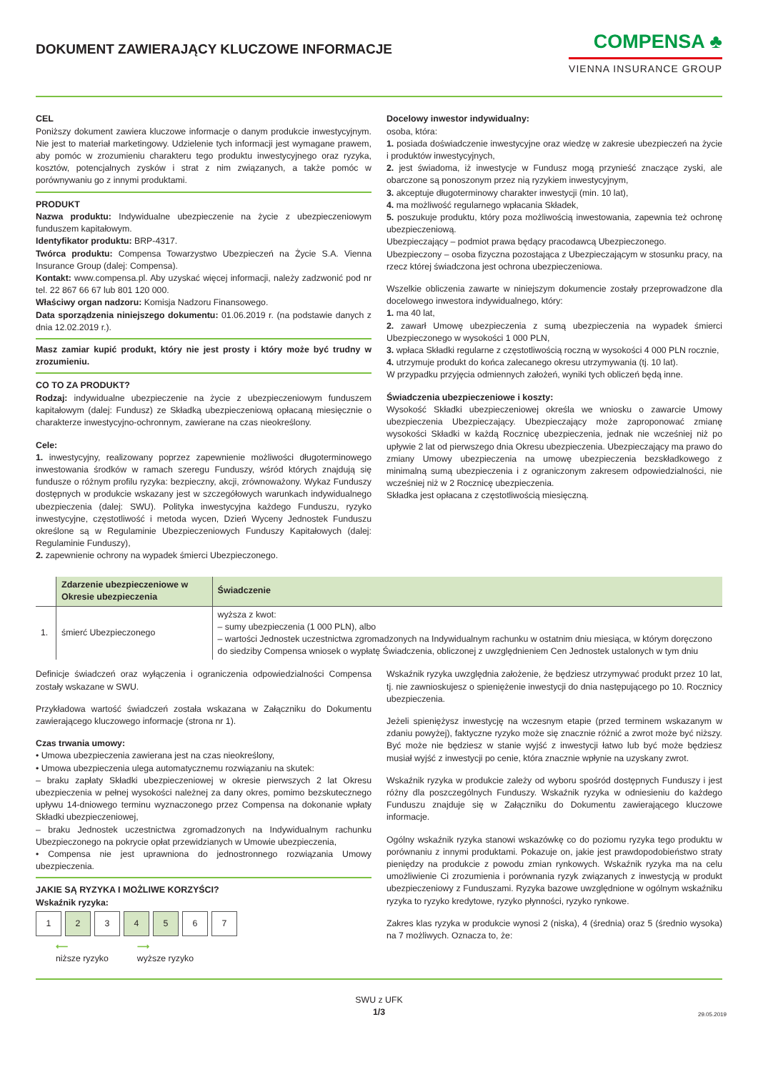DOKUMENT ZAWIERAJĄCY KLUCZOWE INFORMACJE
COMPENSA ♣
VIENNA INSURANCE GROUP
CEL
Poniższy dokument zawiera kluczowe informacje o danym produkcie inwestycyjnym. Nie jest to materiał marketingowy. Udzielenie tych informacji jest wymagane prawem, aby pomóc w zrozumieniu charakteru tego produktu inwestycyjnego oraz ryzyka, kosztów, potencjalnych zysków i strat z nim związanych, a także pomóc w porównywaniu go z innymi produktami.
PRODUKT
Nazwa produktu: Indywidualne ubezpieczenie na życie z ubezpieczeniowym funduszem kapitałowym.
Identyfikator produktu: BRP-4317.
Twórca produktu: Compensa Towarzystwo Ubezpieczeń na Życie S.A. Vienna Insurance Group (dalej: Compensa).
Kontakt: www.compensa.pl. Aby uzyskać więcej informacji, należy zadzwonić pod nr tel. 22 867 66 67 lub 801 120 000.
Właściwy organ nadzoru: Komisja Nadzoru Finansowego.
Data sporządzenia niniejszego dokumentu: 01.06.2019 r. (na podstawie danych z dnia 12.02.2019 r.).
Masz zamiar kupić produkt, który nie jest prosty i który może być trudny w zrozumieniu.
CO TO ZA PRODUKT?
Rodzaj: indywidualne ubezpieczenie na życie z ubezpieczeniowym funduszem kapitałowym (dalej: Fundusz) ze Składką ubezpieczeniową opłacaną miesięcznie o charakterze inwestycyjno-ochronnym, zawierane na czas nieokreślony.
Cele:
1. inwestycyjny, realizowany poprzez zapewnienie możliwości długoterminowego inwestowania środków w ramach szeregu Funduszy, wśród których znajdują się fundusze o różnym profilu ryzyka: bezpieczny, akcji, zrównoważony. Wykaz Funduszy dostępnych w produkcie wskazany jest w szczegółowych warunkach indywidualnego ubezpieczenia (dalej: SWU). Polityka inwestycyjna każdego Funduszu, ryzyko inwestycyjne, częstotliwość i metoda wycen, Dzień Wyceny Jednostek Funduszu określone są w Regulaminie Ubezpieczeniowych Funduszy Kapitałowych (dalej: Regulaminie Funduszy),
2. zapewnienie ochrony na wypadek śmierci Ubezpieczonego.
Docelowy inwestor indywidualny:
osoba, która:
1. posiada doświadczenie inwestycyjne oraz wiedzę w zakresie ubezpieczeń na życie i produktów inwestycyjnych,
2. jest świadoma, iż inwestycje w Fundusz mogą przynieść znaczące zyski, ale obarczone są ponoszonym przez nią ryzykiem inwestycyjnym,
3. akceptuje długoterminowy charakter inwestycji (min. 10 lat),
4. ma możliwość regularnego wpłacania Składek,
5. poszukuje produktu, który poza możliwością inwestowania, zapewnia też ochronę ubezpieczeniową.
Ubezpieczający – podmiot prawa będący pracodawcą Ubezpieczonego.
Ubezpieczony – osoba fizyczna pozostająca z Ubezpieczającym w stosunku pracy, na rzecz której świadczona jest ochrona ubezpieczeniowa.
Wszelkie obliczenia zawarte w niniejszym dokumencie zostały przeprowadzone dla docelowego inwestora indywidualnego, który:
1. ma 40 lat,
2. zawarł Umowę ubezpieczenia z sumą ubezpieczenia na wypadek śmierci Ubezpieczonego w wysokości 1 000 PLN,
3. wpłaca Składki regularne z częstotliwością roczną w wysokości 4 000 PLN rocznie,
4. utrzymuje produkt do końca zalecanego okresu utrzymywania (tj. 10 lat).
W przypadku przyjęcia odmiennych założeń, wyniki tych obliczeń będą inne.
Świadczenia ubezpieczeniowe i koszty:
Wysokość Składki ubezpieczeniowej określa we wniosku o zawarcie Umowy ubezpieczenia Ubezpieczający. Ubezpieczający może zaproponować zmianę wysokości Składki w każdą Rocznicę ubezpieczenia, jednak nie wcześniej niż po upływie 2 lat od pierwszego dnia Okresu ubezpieczenia. Ubezpieczający ma prawo do zmiany Umowy ubezpieczenia na umowę ubezpieczenia bezskładkowego z minimalną sumą ubezpieczenia i z ograniczonym zakresem odpowiedzialności, nie wcześniej niż w 2 Rocznicę ubezpieczenia.
Składka jest opłacana z częstotliwością miesięczną.
| | Zdarzenie ubezpieczeniowe w Okresie ubezpieczenia | Świadczenie |
| --- | --- | --- |
| 1. | śmierć Ubezpieczonego | wyższa z kwot: – sumy ubezpieczenia (1 000 PLN), albo – wartości Jednostek uczestnictwa zgromadzonych na Indywidualnym rachunku w ostatnim dniu miesiąca, w którym doręczono do siedziby Compensa wniosek o wypłatę Świadczenia, obliczonej z uwzględnieniem Cen Jednostek ustalonych w tym dniu |
Definicje świadczeń oraz wyłączenia i ograniczenia odpowiedzialności Compensa zostały wskazane w SWU.
Przykładowa wartość świadczeń została wskazana w Załączniku do Dokumentu zawierającego kluczowego informacje (strona nr 1).
Czas trwania umowy:
• Umowa ubezpieczenia zawierana jest na czas nieokreślony,
• Umowa ubezpieczenia ulega automatycznemu rozwiązaniu na skutek:
– braku zapłaty Składki ubezpieczeniowej w okresie pierwszych 2 lat Okresu ubezpieczenia w pełnej wysokości należnej za dany okres, pomimo bezskutecznego upływu 14-dniowego terminu wyznaczonego przez Compensa na dokonanie wpłaty Składki ubezpieczeniowej,
– braku Jednostek uczestnictwa zgromadzonych na Indywidualnym rachunku Ubezpieczonego na pokrycie opłat przewidzianych w Umowie ubezpieczenia,
• Compensa nie jest uprawniona do jednostronnego rozwiązania Umowy ubezpieczenia.
JAKIE SĄ RYZYKA I MOŻLIWE KORZYŚCI?
Wskaźnik ryzyka:
1 2 3 4 5 6 7
⟵
niższe ryzyko ⟶
wyższe ryzyko
Wskaźnik ryzyka uwzględnia założenie, że będziesz utrzymywać produkt przez 10 lat, tj. nie zawnioskujesz o spieniężenie inwestycji do dnia następującego po 10. Rocznicy ubezpieczenia.
Jeżeli spieniężysz inwestycję na wczesnym etapie (przed terminem wskazanym w zdaniu powyżej), faktyczne ryzyko może się znacznie różnić a zwrot może być niższy. Być może nie będziesz w stanie wyjść z inwestycji łatwo lub być może będziesz musiał wyjść z inwestycji po cenie, która znacznie wpłynie na uzyskany zwrot.
Wskaźnik ryzyka w produkcie zależy od wyboru spośród dostępnych Funduszy i jest różny dla poszczególnych Funduszy. Wskaźnik ryzyka w odniesieniu do każdego Funduszu znajduje się w Załączniku do Dokumentu zawierającego kluczowe informacje.
Ogólny wskaźnik ryzyka stanowi wskazówkę co do poziomu ryzyka tego produktu w porównaniu z innymi produktami. Pokazuje on, jakie jest prawdopodobieństwo straty pieniędzy na produkcie z powodu zmian rynkowych. Wskaźnik ryzyka ma na celu umożliwienie Ci zrozumienia i porównania ryzyk związanych z inwestycją w produkt ubezpieczeniowy z Funduszami. Ryzyka bazowe uwzględnione w ogólnym wskaźniku ryzyka to ryzyko kredytowe, ryzyko płynności, ryzyko rynkowe.
Zakres klas ryzyka w produkcie wynosi 2 (niska), 4 (średnia) oraz 5 (średnio wysoka) na 7 możliwych. Oznacza to, że:
SWU z UFK
1/3
29.05.2019